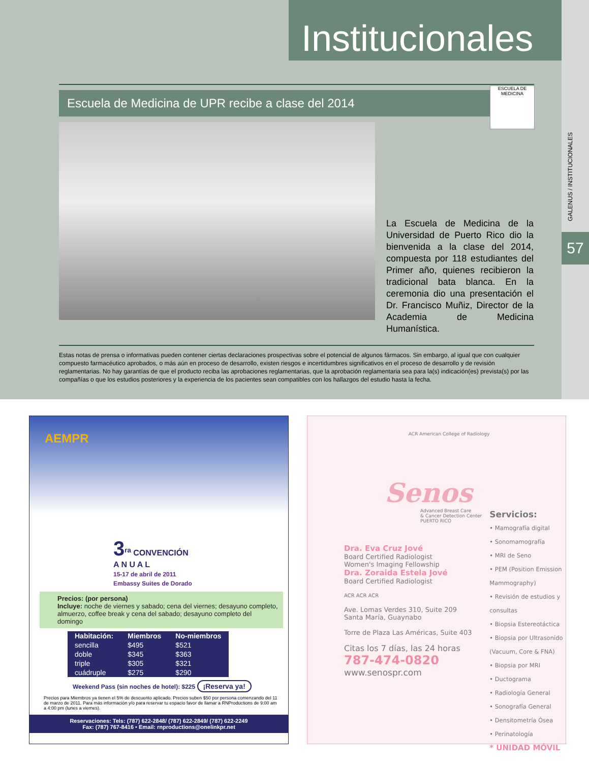Institucionales
GALENUS / INSTITUCIONALES
57
Escuela de Medicina de UPR recibe a clase del 2014
ESCUELA DE MEDICINA
La Escuela de Medicina de la Universidad de Puerto Rico dio la bienvenida a la clase del 2014, compuesta por 118 estudiantes del Primer año, quienes recibieron la tradicional bata blanca. En la ceremonia dio una presentación el Dr. Francisco Muñiz, Director de la Academia de Medicina Humanística.
Estas notas de prensa o informativas pueden contener ciertas declaraciones prospectivas sobre el potencial de algunos fármacos. Sin embargo, al igual que con cualquier compuesto farmacéutico aprobados, o más aún en proceso de desarrollo, existen riesgos e incertidumbres significativos en el proceso de desarrollo y de revisión reglamentarias. No hay garantías de que el producto reciba las aprobaciones reglamentarias, que la aprobación reglamentaria sea para la(s) indicación(es) prevista(s) por las compañías o que los estudios posteriores y la experiencia de los pacientes sean compatibles con los hallazgos del estudio hasta la fecha.
AEMPR
3<sup>ra</sup> CONVENCIÓN
A N U A L
15-17 de abril de 2011
Embassy Suites de Dorado
Precios: (por persona)
Incluye: noche de viernes y sabado; cena del viernes; desayuno completo, almuerzo, coffee break y cena del sabado; desayuno completo del domingo
| Habitación: | Miembros | No-miembros |
| --- | --- | --- |
| sencilla | $495 | $521 |
| doble | $345 | $363 |
| triple | $305 | $321 |
| cuádruple | $275 | $290 |
Weekend Pass (sin noches de hotel): $225 ¡Reserva ya!
Precios para Miembros ya tienen el 5% de descuento aplicado. Precios suben $50 por persona comenzando del 11 de marzo de 2011. Para más información y/o para reservar tu espacio favor de llamar a RNProductions de 9:00 am a 4:00 pm (lunes a viernes).
Reservaciones: Tels: (787) 622-2848/ (787) 622-2849/ (787) 622-2249
Fax: (787) 767-8416 • Email: rnproductions@onelinkpr.net
ACR American College of Radiology
Senos
Advanced Breast Care
& Cancer Detection Center
PUERTO RICO
Dra. Eva Cruz Jové
Board Certified Radiologist
Women's Imaging Fellowship
Dra. Zoraida Estela Jové
Board Certified Radiologist
ACR ACR ACR
Ave. Lomas Verdes 310, Suite 209
Santa María, Guaynabo
Torre de Plaza Las Américas, Suite 403
Citas los 7 días, las 24 horas
787-474-0820
www.senospr.com
Servicios:
• Mamografía digital
• Sonomamografía
• MRI de Seno
• PEM (Position Emission Mammography)
• Revisión de estudios y consultas
• Biopsia Estereotáctica
• Biopsia por Ultrasonido (Vacuum, Core & FNA)
• Biopsia por MRI
• Ductograma
• Radiología General
• Sonografía General
• Densitometría Ósea
• Perinatología
* UNIDAD MÓVIL